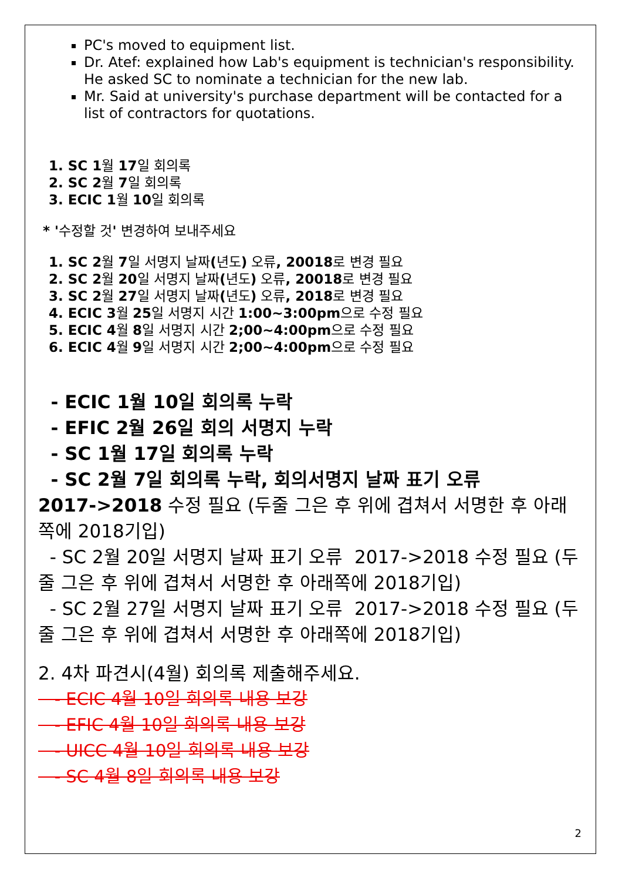PC's moved to equipment list.
Dr. Atef: explained how Lab's equipment is technician's responsibility. He asked SC to nominate a technician for the new lab.
Mr. Said at university's purchase department will be contacted for a list of contractors for quotations.
1. SC 1월 17일 회의록
2. SC 2월 7일 회의록
3. ECIC 1월 10일 회의록
* '수정할 것' 변경하여 보내주세요
1. SC 2월 7일 서명지 날짜(년도) 오류, 20018로 변경 필요
2. SC 2월 20일 서명지 날짜(년도) 오류, 20018로 변경 필요
3. SC 2월 27일 서명지 날짜(년도) 오류, 2018로 변경 필요
4. ECIC 3월 25일 서명지 시간 1:00~3:00pm으로 수정 필요
5. ECIC 4월 8일 서명지 시간 2;00~4:00pm으로 수정 필요
6. ECIC 4월 9일 서명지 시간 2;00~4:00pm으로 수정 필요
- ECIC 1월 10일 회의록 누락
- EFIC 2월 26일 회의 서명지 누락
- SC 1월 17일 회의록 누락
- SC 2월 7일 회의록 누락, 회의서명지 날짜 표기 오류
2017->2018 수정 필요 (두줄 그은 후 위에 겹쳐서 서명한 후 아래쪽에 2018기입)
- SC 2월 20일 서명지 날짜 표기 오류 2017->2018 수정 필요 (두줄 그은 후 위에 겹쳐서 서명한 후 아래쪽에 2018기입)
- SC 2월 27일 서명지 날짜 표기 오류 2017->2018 수정 필요 (두줄 그은 후 위에 겹쳐서 서명한 후 아래쪽에 2018기입)
2. 4차 파견시(4월) 회의록 제출해주세요.
- ECIC 4월 10일 회의록 내용 보강
- EFIC 4월 10일 회의록 내용 보강
- UICC 4월 10일 회의록 내용 보강
- SC 4월 8일 회의록 내용 보강
2